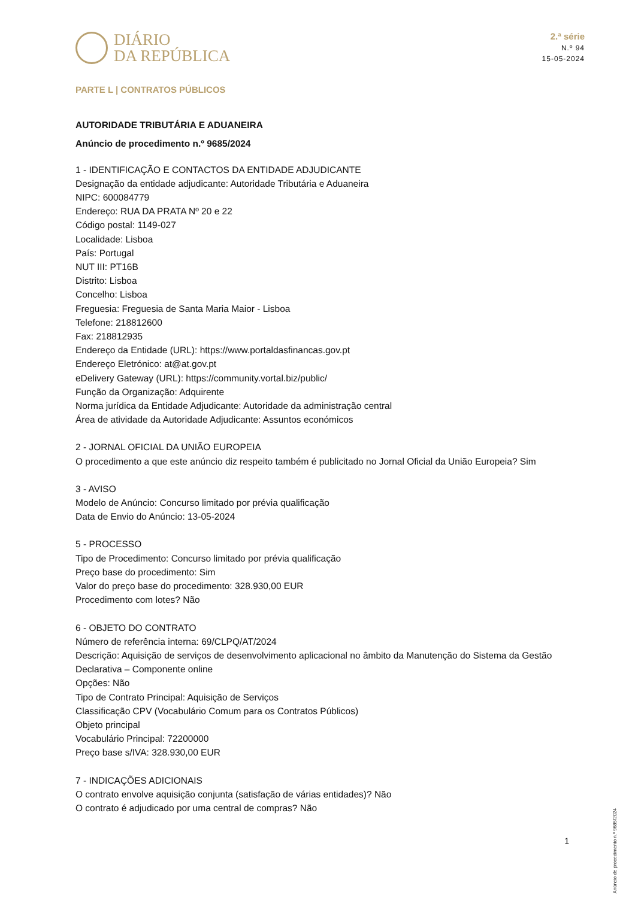DIÁRIO
DA REPÚBLICA
2.ª série
N.º 94
15-05-2024
PARTE L | CONTRATOS PÚBLICOS
AUTORIDADE TRIBUTÁRIA E ADUANEIRA
Anúncio de procedimento n.º 9685/2024
1 - IDENTIFICAÇÃO E CONTACTOS DA ENTIDADE ADJUDICANTE
Designação da entidade adjudicante: Autoridade Tributária e Aduaneira
NIPC: 600084779
Endereço: RUA DA PRATA Nº 20 e 22
Código postal: 1149-027
Localidade: Lisboa
País: Portugal
NUT III: PT16B
Distrito: Lisboa
Concelho: Lisboa
Freguesia: Freguesia de Santa Maria Maior - Lisboa
Telefone: 218812600
Fax: 218812935
Endereço da Entidade (URL): https://www.portaldasfinancas.gov.pt
Endereço Eletrónico: at@at.gov.pt
eDelivery Gateway (URL): https://community.vortal.biz/public/
Função da Organização: Adquirente
Norma jurídica da Entidade Adjudicante: Autoridade da administração central
Área de atividade da Autoridade Adjudicante: Assuntos económicos
2 - JORNAL OFICIAL DA UNIÃO EUROPEIA
O procedimento a que este anúncio diz respeito também é publicitado no Jornal Oficial da União Europeia? Sim
3 - AVISO
Modelo de Anúncio: Concurso limitado por prévia qualificação
Data de Envio do Anúncio: 13-05-2024
5 - PROCESSO
Tipo de Procedimento: Concurso limitado por prévia qualificação
Preço base do procedimento: Sim
Valor do preço base do procedimento: 328.930,00 EUR
Procedimento com lotes? Não
6 - OBJETO DO CONTRATO
Número de referência interna: 69/CLPQ/AT/2024
Descrição: Aquisição de serviços de desenvolvimento aplicacional no âmbito da Manutenção do Sistema da Gestão Declarativa – Componente online
Opções: Não
Tipo de Contrato Principal: Aquisição de Serviços
Classificação CPV (Vocabulário Comum para os Contratos Públicos)
Objeto principal
Vocabulário Principal: 72200000
Preço base s/IVA: 328.930,00 EUR
7 - INDICAÇÕES ADICIONAIS
O contrato envolve aquisição conjunta (satisfação de várias entidades)? Não
O contrato é adjudicado por uma central de compras? Não
Anúncio de procedimento n.º 9685/2024
1